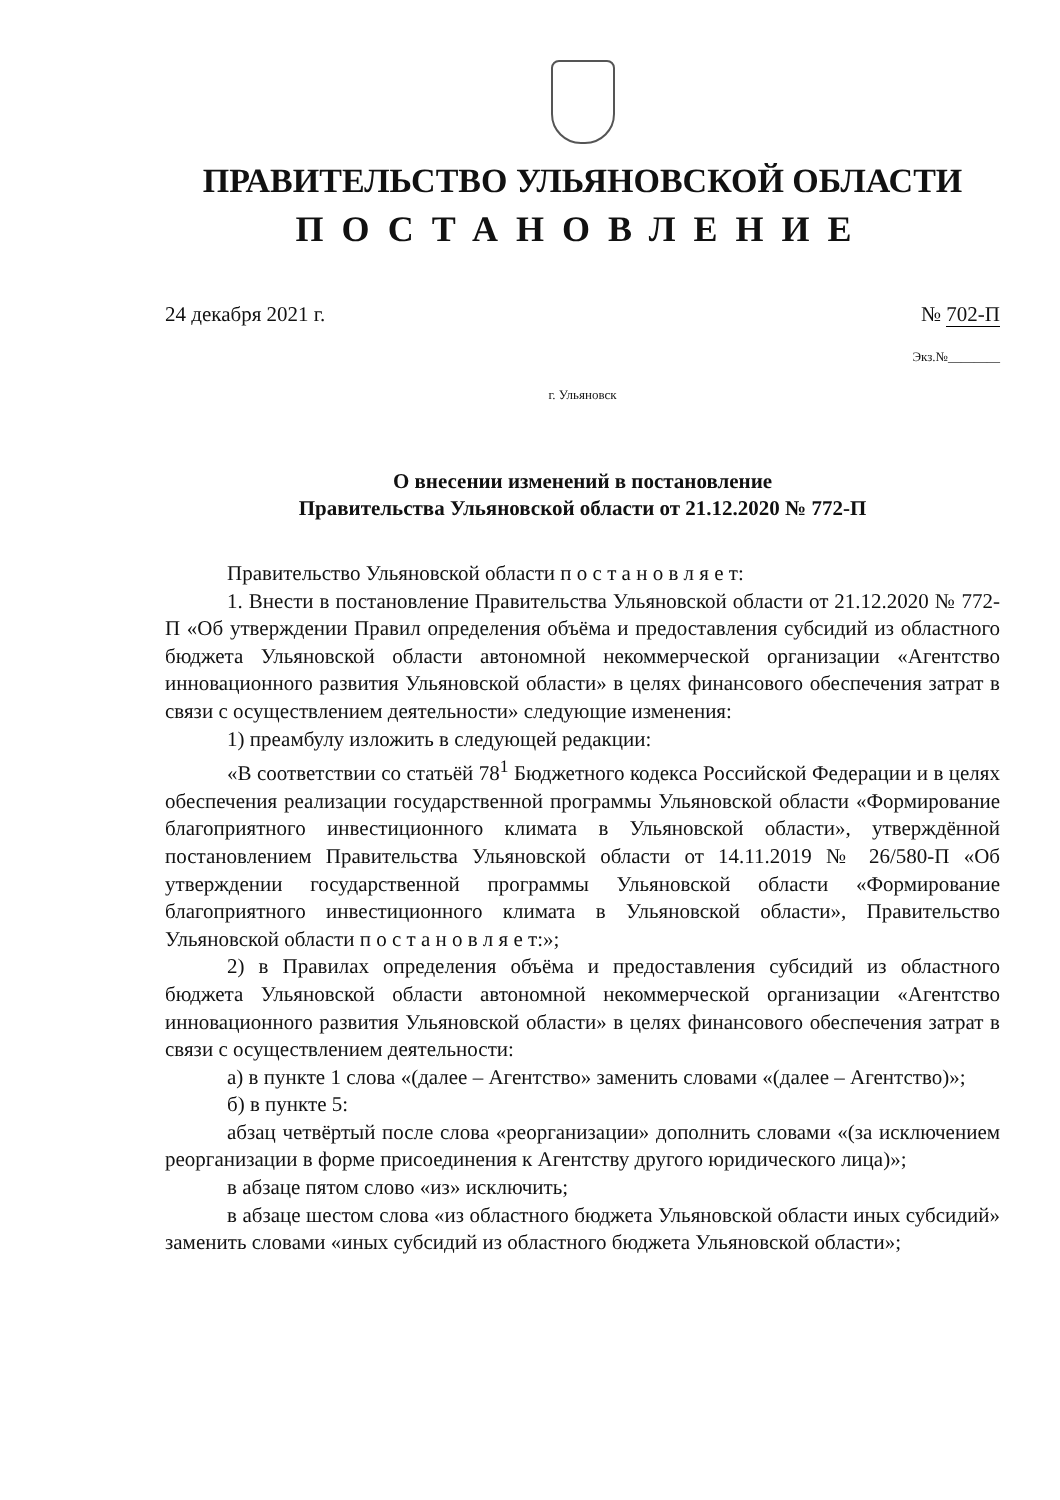ПРАВИТЕЛЬСТВО УЛЬЯНОВСКОЙ ОБЛАСТИ
ПОСТАНОВЛЕНИЕ
24 декабря 2021 г. № 702-П
Экз.№________
г. Ульяновск
О внесении изменений в постановление
Правительства Ульяновской области от 21.12.2020 № 772-П
Правительство Ульяновской области п о с т а н о в л я е т:
1. Внести в постановление Правительства Ульяновской области от 21.12.2020 № 772-П «Об утверждении Правил определения объёма и предоставления субсидий из областного бюджета Ульяновской области автономной некоммерческой организации «Агентство инновационного развития Ульяновской области» в целях финансового обеспечения затрат в связи с осуществлением деятельности» следующие изменения:
1) преамбулу изложить в следующей редакции:
«В соответствии со статьёй 78<sup>1</sup> Бюджетного кодекса Российской Федерации и в целях обеспечения реализации государственной программы Ульяновской области «Формирование благоприятного инвестиционного климата в Ульяновской области», утверждённой постановлением Правительства Ульяновской области от 14.11.2019 № 26/580-П «Об утверждении государственной программы Ульяновской области «Формирование благоприятного инвестиционного климата в Ульяновской области», Правительство Ульяновской области п о с т а н о в л я е т:»;
2) в Правилах определения объёма и предоставления субсидий из областного бюджета Ульяновской области автономной некоммерческой организации «Агентство инновационного развития Ульяновской области» в целях финансового обеспечения затрат в связи с осуществлением деятельности:
а) в пункте 1 слова «(далее – Агентство» заменить словами «(далее – Агентство)»;
б) в пункте 5:
абзац четвёртый после слова «реорганизации» дополнить словами «(за исключением реорганизации в форме присоединения к Агентству другого юридического лица)»;
в абзаце пятом слово «из» исключить;
в абзаце шестом слова «из областного бюджета Ульяновской области иных субсидий» заменить словами «иных субсидий из областного бюджета Ульяновской области»;